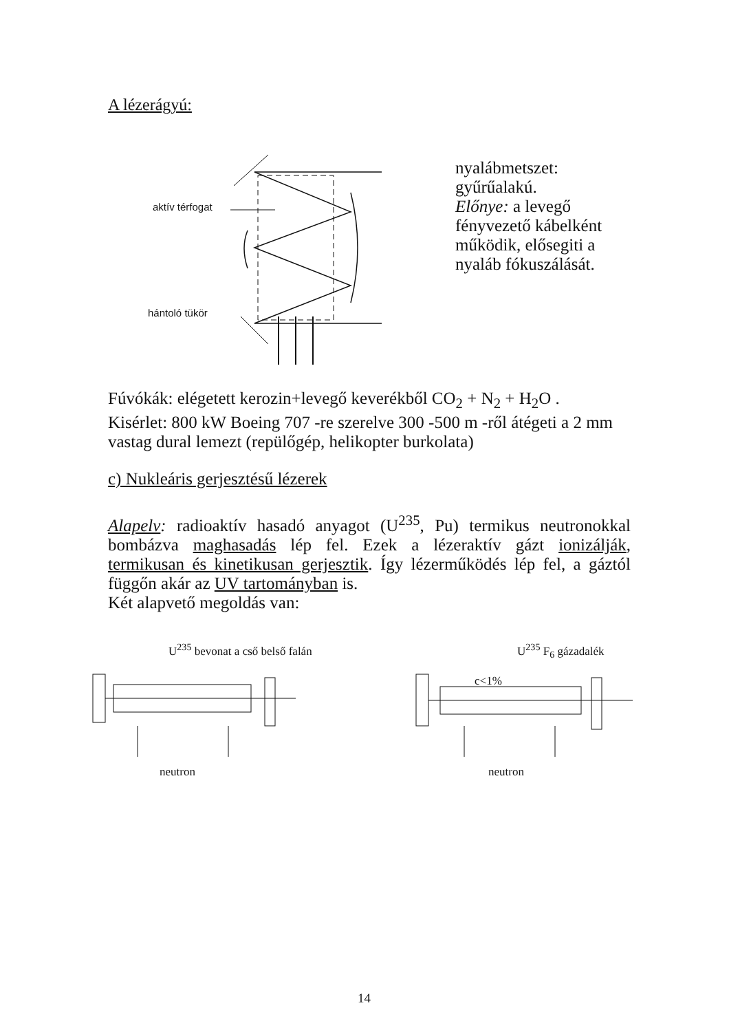A lézerágyú:
aktív térfogat
hántoló tükör
nyalábmetszet: gyűrűalakú.
Előnye: a levegő fényvezető kábelként működik, elősegiti a nyaláb fókuszálását.
Fúvókák: elégetett kerozin+levegő keverékből CO<sub>2</sub> + N<sub>2</sub> + H<sub>2</sub>O .
Kisérlet: 800 kW Boeing 707 -re szerelve 300 -500 m -ről átégeti a 2 mm vastag dural lemezt (repülőgép, helikopter burkolata)
c) Nukleáris gerjesztésű lézerek
Alapelv: radioaktív hasadó anyagot (U<sup>235</sup>, Pu) termikus neutronokkal bombázva maghasadás lép fel. Ezek a lézeraktív gázt ionizálják, termikusan és kinetikusan gerjesztik. Így lézerműködés lép fel, a gáztól függőn akár az UV tartományban is.
Két alapvető megoldás van:
U<sup>235</sup> bevonat a cső belső falán U<sup>235</sup> F<sub>6</sub> gázadalék
c<1%
neutron neutron
14